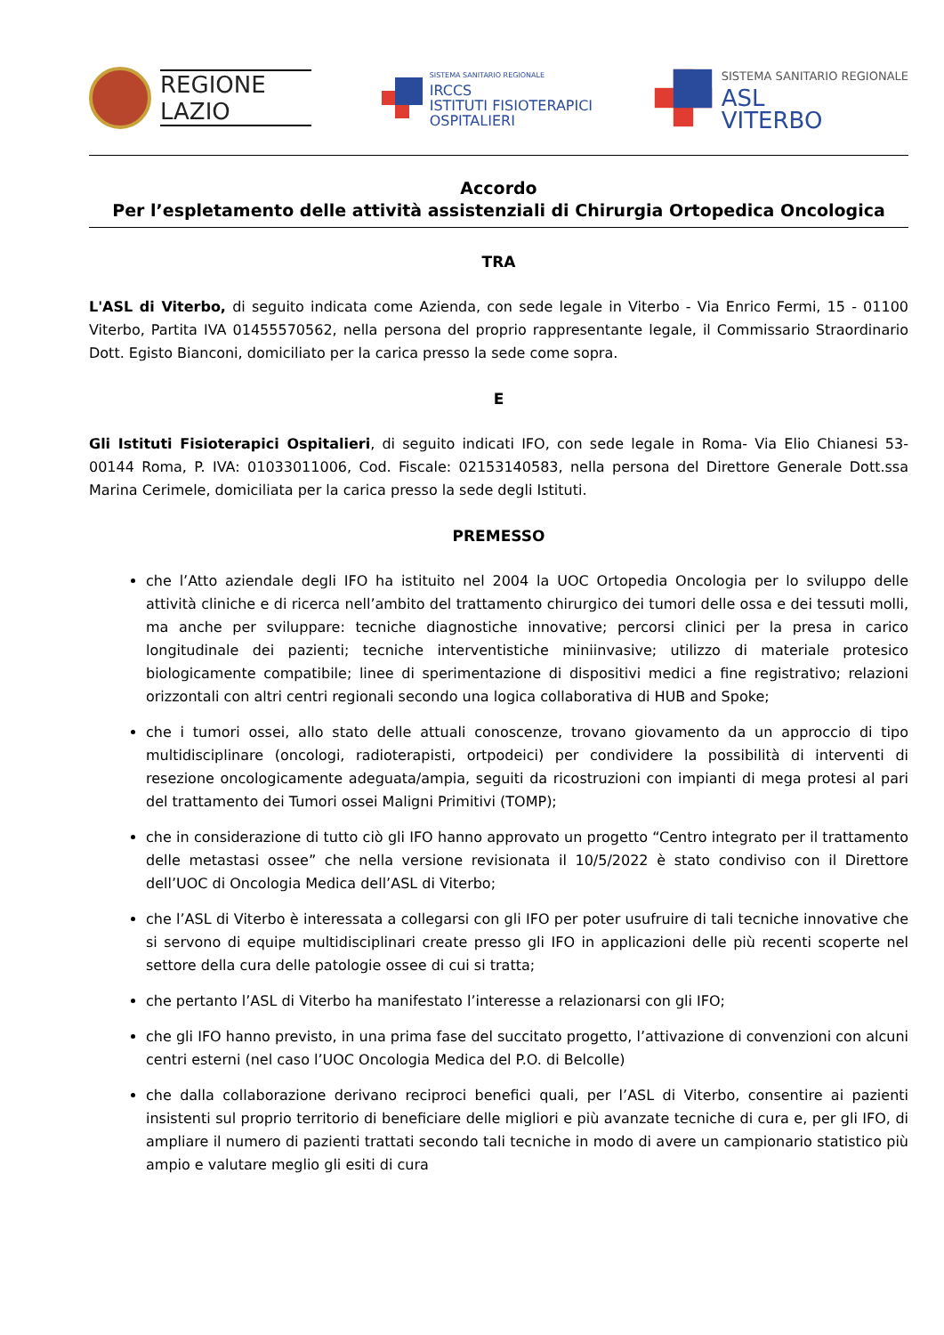REGIONE
LAZIO
SISTEMA SANITARIO REGIONALE
IRCCS
ISTITUTI FISIOTERAPICI
OSPITALIERI
SISTEMA SANITARIO REGIONALE
ASL
VITERBO
Accordo
Per l’espletamento delle attività assistenziali di Chirurgia Ortopedica Oncologica
TRA
L'ASL di Viterbo, di seguito indicata come Azienda, con sede legale in Viterbo - Via Enrico Fermi, 15 - 01100 Viterbo, Partita IVA 01455570562, nella persona del proprio rappresentante legale, il Commissario Straordinario Dott. Egisto Bianconi, domiciliato per la carica presso la sede come sopra.
E
Gli Istituti Fisioterapici Ospitalieri, di seguito indicati IFO, con sede legale in Roma- Via Elio Chianesi 53- 00144 Roma, P. IVA: 01033011006, Cod. Fiscale: 02153140583, nella persona del Direttore Generale Dott.ssa Marina Cerimele, domiciliata per la carica presso la sede degli Istituti.
PREMESSO
che l’Atto aziendale degli IFO ha istituito nel 2004 la UOC Ortopedia Oncologia per lo sviluppo delle attività cliniche e di ricerca nell’ambito del trattamento chirurgico dei tumori delle ossa e dei tessuti molli, ma anche per sviluppare: tecniche diagnostiche innovative; percorsi clinici per la presa in carico longitudinale dei pazienti; tecniche interventistiche miniinvasive; utilizzo di materiale protesico biologicamente compatibile; linee di sperimentazione di dispositivi medici a fine registrativo; relazioni orizzontali con altri centri regionali secondo una logica collaborativa di HUB and Spoke;
che i tumori ossei, allo stato delle attuali conoscenze, trovano giovamento da un approccio di tipo multidisciplinare (oncologi, radioterapisti, ortpodeici) per condividere la possibilità di interventi di resezione oncologicamente adeguata/ampia, seguiti da ricostruzioni con impianti di mega protesi al pari del trattamento dei Tumori ossei Maligni Primitivi (TOMP);
che in considerazione di tutto ciò gli IFO hanno approvato un progetto “Centro integrato per il trattamento delle metastasi ossee” che nella versione revisionata il 10/5/2022 è stato condiviso con il Direttore dell’UOC di Oncologia Medica dell’ASL di Viterbo;
che l’ASL di Viterbo è interessata a collegarsi con gli IFO per poter usufruire di tali tecniche innovative che si servono di equipe multidisciplinari create presso gli IFO in applicazioni delle più recenti scoperte nel settore della cura delle patologie ossee di cui si tratta;
che pertanto l’ASL di Viterbo ha manifestato l’interesse a relazionarsi con gli IFO;
che gli IFO hanno previsto, in una prima fase del succitato progetto, l’attivazione di convenzioni con alcuni centri esterni (nel caso l’UOC Oncologia Medica del P.O. di Belcolle)
che dalla collaborazione derivano reciproci benefici quali, per l’ASL di Viterbo, consentire ai pazienti insistenti sul proprio territorio di beneficiare delle migliori e più avanzate tecniche di cura e, per gli IFO, di ampliare il numero di pazienti trattati secondo tali tecniche in modo di avere un campionario statistico più ampio e valutare meglio gli esiti di cura